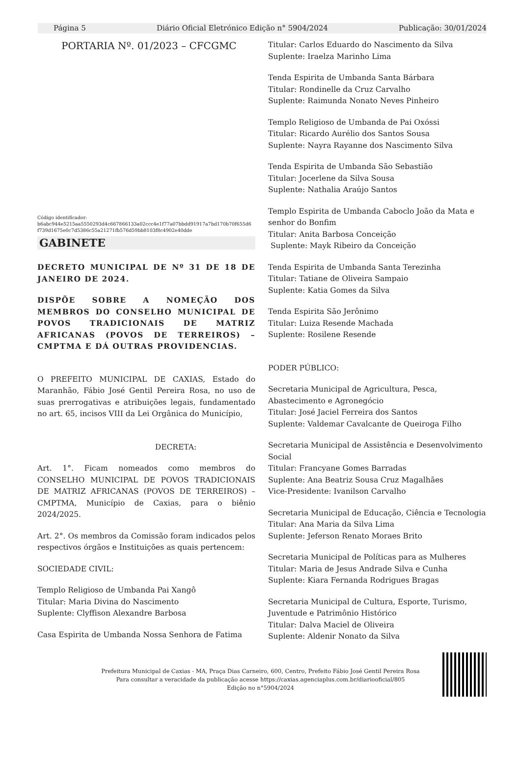Página 5 Diário Oficial Eletrónico Edição n° 5904/2024 Publicação: 30/01/2024
PORTARIA Nº. 01/2023 – CFCGMC
Código identificador:
b6abc944e5215aa5550293d4c667866133a02ccc4e1f77a07bbdd91917a7bd170b70f655d6
f739d1675e0c7d5386c55a21271fb576d59bb8103f8c4902e40dde
GABINETE
DECRETO MUNICIPAL DE Nº 31 DE 18 DE JANEIRO DE 2024.
DISPÕE SOBRE A NOMEÇÃO DOS MEMBROS DO CONSELHO MUNICIPAL DE POVOS TRADICIONAIS DE MATRIZ AFRICANAS (POVOS DE TERREIROS) – CMPTMA E DÁ OUTRAS PROVIDENCIAS.
O PREFEITO MUNICIPAL DE CAXIAS, Estado do Maranhão, Fábio José Gentil Pereira Rosa, no uso de suas prerrogativas e atribuições legais, fundamentado no art. 65, incisos VIII da Lei Orgânica do Município,
DECRETA:
Art. 1°. Ficam nomeados como membros do CONSELHO MUNICIPAL DE POVOS TRADICIONAIS DE MATRIZ AFRICANAS (POVOS DE TERREIROS) – CMPTMA, Município de Caxias, para o biênio 2024/2025.
Art. 2°. Os membros da Comissão foram indicados pelos respectivos órgãos e Instituições as quais pertencem:
SOCIEDADE CIVIL:
Templo Religioso de Umbanda Pai Xangô
Titular: Maria Divina do Nascimento
Suplente: Clyffison Alexandre Barbosa
Casa Espirita de Umbanda Nossa Senhora de Fatima
Titular: Carlos Eduardo do Nascimento da Silva
Suplente: Iraelza Marinho Lima
Tenda Espirita de Umbanda Santa Bárbara
Titular: Rondinelle da Cruz Carvalho
Suplente: Raimunda Nonato Neves Pinheiro
Templo Religioso de Umbanda de Pai Oxóssi
Titular: Ricardo Aurélio dos Santos Sousa
Suplente: Nayra Rayanne dos Nascimento Silva
Tenda Espirita de Umbanda São Sebastião
Titular: Jocerlene da Silva Sousa
Suplente: Nathalia Araújo Santos
Templo Espirita de Umbanda Caboclo João da Mata e senhor do Bonfim
Titular: Anita Barbosa Conceição
Suplente: Mayk Ribeiro da Conceição
Tenda Espirita de Umbanda Santa Terezinha
Titular: Tatiane de Oliveira Sampaio
Suplente: Katia Gomes da Silva
Tenda Espirita São Jerônimo
Titular: Luiza Resende Machada
Suplente: Rosilene Resende
PODER PÚBLICO:
Secretaria Municipal de Agricultura, Pesca, Abastecimento e Agronegócio
Titular: José Jaciel Ferreira dos Santos
Suplente: Valdemar Cavalcante de Queiroga Filho
Secretaria Municipal de Assistência e Desenvolvimento Social
Titular: Francyane Gomes Barradas
Suplente: Ana Beatriz Sousa Cruz Magalhães
Vice-Presidente: Ivanilson Carvalho
Secretaria Municipal de Educação, Ciência e Tecnologia
Titular: Ana Maria da Silva Lima
Suplente: Jeferson Renato Moraes Brito
Secretaria Municipal de Políticas para as Mulheres
Titular: Maria de Jesus Andrade Silva e Cunha
Suplente: Kiara Fernanda Rodrigues Bragas
Secretaria Municipal de Cultura, Esporte, Turismo, Juventude e Patrimônio Histórico
Titular: Dalva Maciel de Oliveira
Suplente: Aldenir Nonato da Silva
Prefeitura Municipal de Caxias - MA, Praça Dias Carneiro, 600, Centro, Prefeito Fábio José Gentil Pereira Rosa
Para consultar a veracidade da publicação acesse https://caxias.agenciaplus.com.br/diariooficial/805
Edição no n°5904/2024